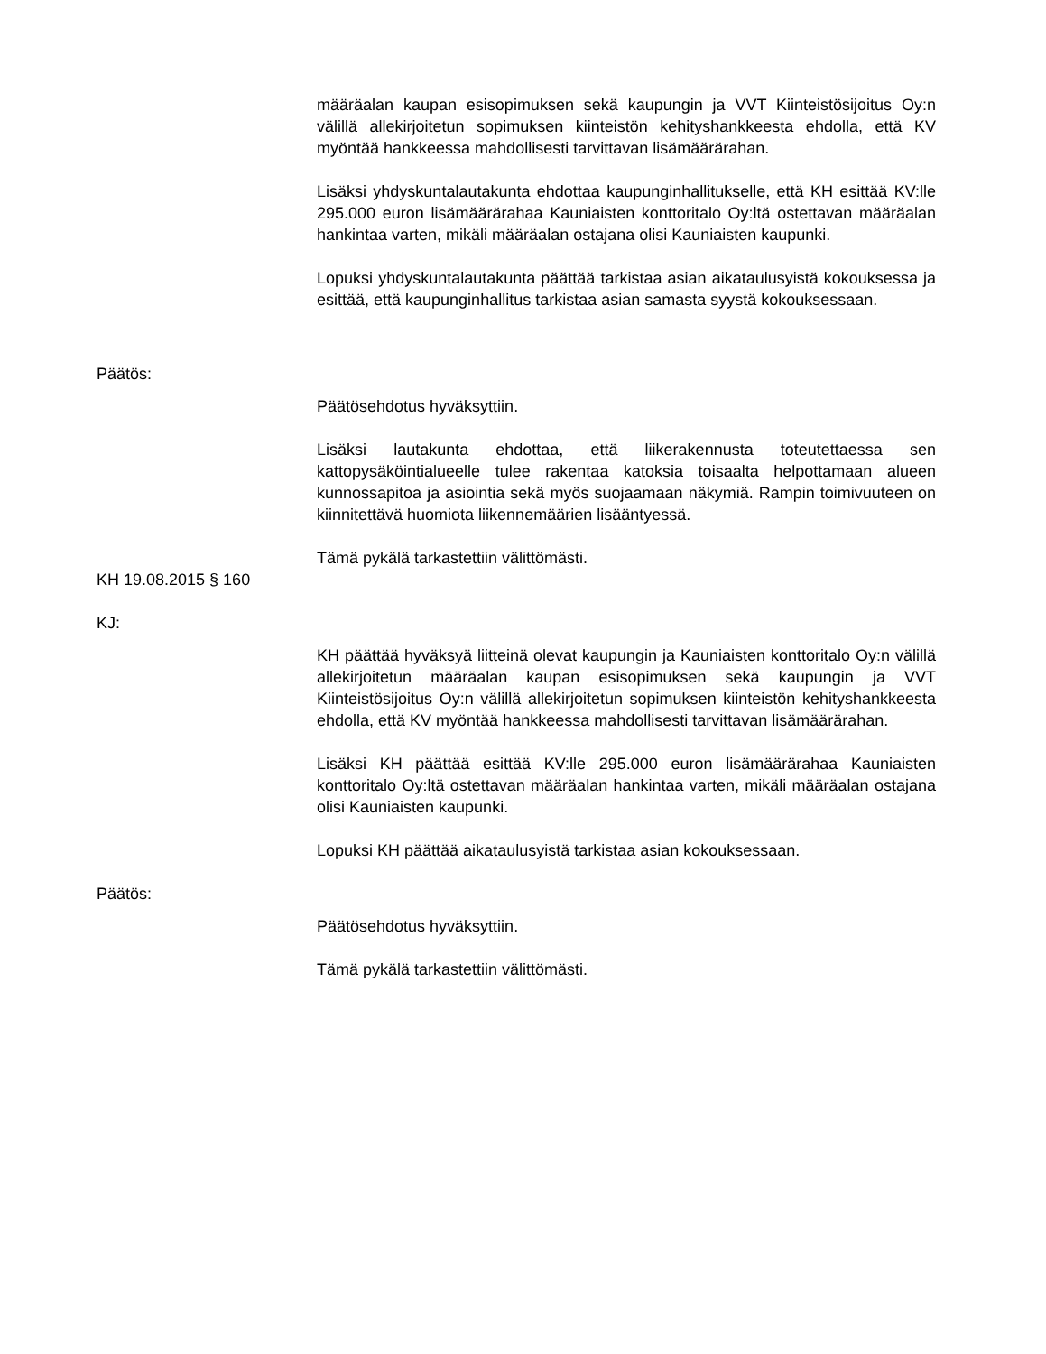määräalan kaupan esisopimuksen sekä kaupungin ja VVT Kiinteistösijoitus Oy:n välillä allekirjoitetun sopimuksen kiinteistön kehityshankkeesta ehdolla, että KV myöntää hankkeessa mahdollisesti tarvittavan lisämäärärahan.
Lisäksi yhdyskuntalautakunta ehdottaa kaupunginhallitukselle, että KH esittää KV:lle 295.000 euron lisämäärärahaa Kauniaisten konttoritalo Oy:ltä ostettavan määräalan hankintaa varten, mikäli määräalan ostajana olisi Kauniaisten kaupunki.
Lopuksi yhdyskuntalautakunta päättää tarkistaa asian aikataulusyistä kokouksessa ja esittää, että kaupunginhallitus tarkistaa asian samasta syystä kokouksessaan.
Päätös:
Päätösehdotus hyväksyttiin.
Lisäksi lautakunta ehdottaa, että liikerakennusta toteutettaessa sen kattopysäköintialueelle tulee rakentaa katoksia toisaalta helpottamaan alueen kunnossapitoa ja asiointia sekä myös suojaamaan näkymiä. Rampin toimivuuteen on kiinnitettävä huomiota liikennemäärien lisääntyessä.
Tämä pykälä tarkastettiin välittömästi.
KH 19.08.2015 § 160
KJ:
KH päättää hyväksyä liitteinä olevat kaupungin ja Kauniaisten konttoritalo Oy:n välillä allekirjoitetun määräalan kaupan esisopimuksen sekä kaupungin ja VVT Kiinteistösijoitus Oy:n välillä allekirjoitetun sopimuksen kiinteistön kehityshankkeesta ehdolla, että KV myöntää hankkeessa mahdollisesti tarvittavan lisämäärärahan.
Lisäksi KH päättää esittää KV:lle 295.000 euron lisämäärärahaa Kauniaisten konttoritalo Oy:ltä ostettavan määräalan hankintaa varten, mikäli määräalan ostajana olisi Kauniaisten kaupunki.
Lopuksi KH päättää aikataulusyistä tarkistaa asian kokouksessaan.
Päätös:
Päätösehdotus hyväksyttiin.
Tämä pykälä tarkastettiin välittömästi.